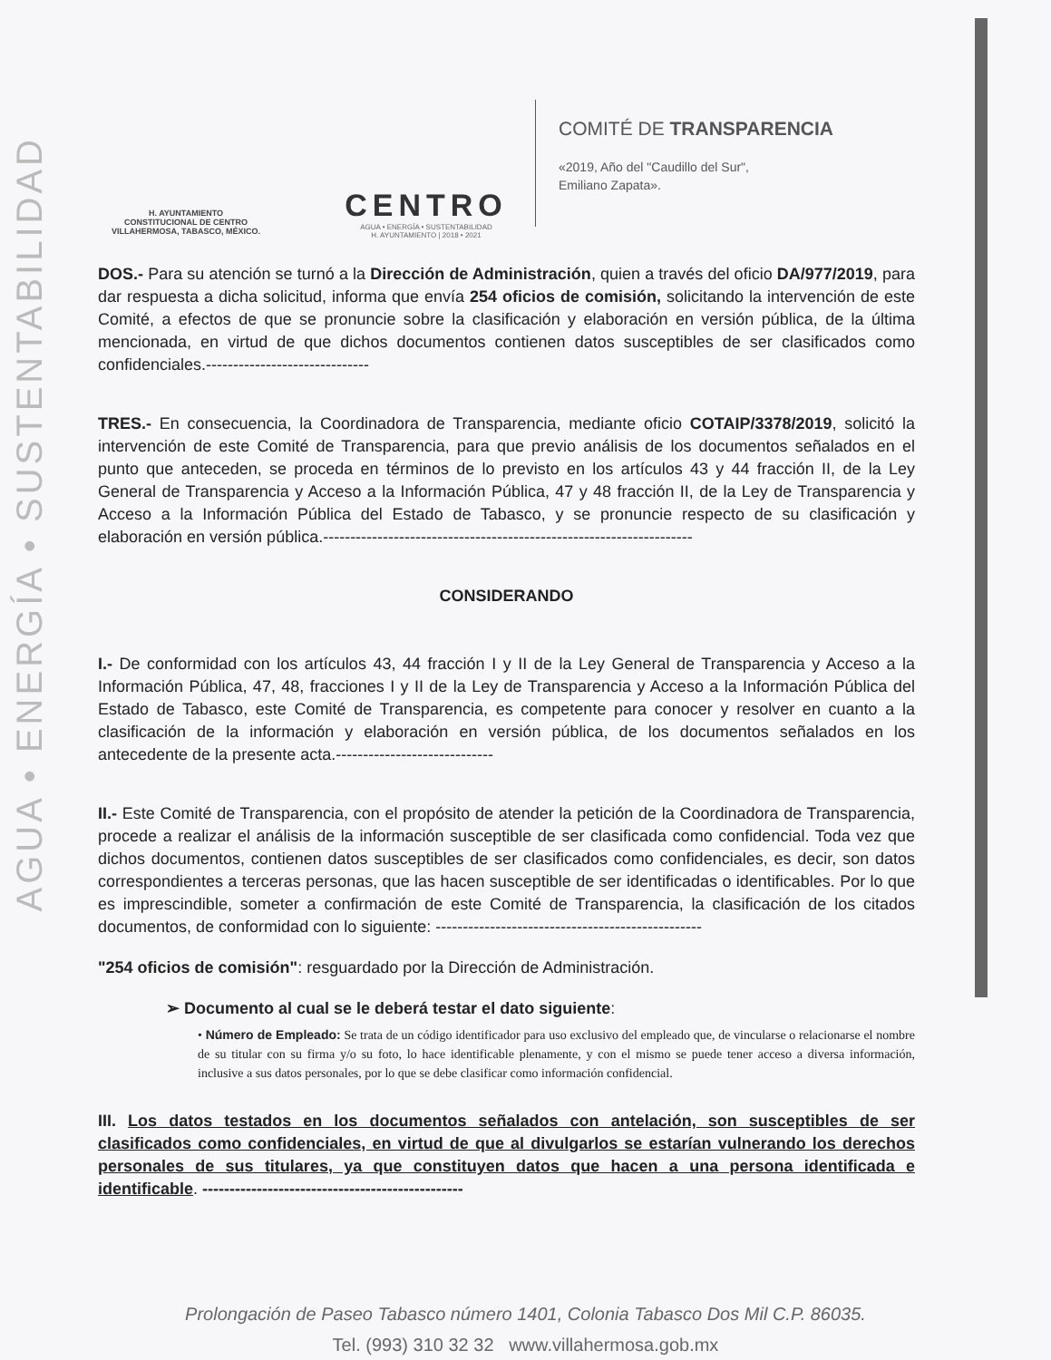AGUA • ENERGÍA • SUSTENTABILIDAD
H. AYUNTAMIENTO
CONSTITUCIONAL DE CENTRO
VILLAHERMOSA, TABASCO, MÉXICO.
CENTRO
AGUA • ENERGÍA • SUSTENTABILIDAD
H. AYUNTAMIENTO | 2018 • 2021
COMITÉ DE TRANSPARENCIA
«2019, Año del "Caudillo del Sur",
Emiliano Zapata».
DOS.- Para su atención se turnó a la Dirección de Administración, quien a través del oficio DA/977/2019, para dar respuesta a dicha solicitud, informa que envía 254 oficios de comisión, solicitando la intervención de este Comité, a efectos de que se pronuncie sobre la clasificación y elaboración en versión pública, de la última mencionada, en virtud de que dichos documentos contienen datos susceptibles de ser clasificados como confidenciales.------------------------------
TRES.- En consecuencia, la Coordinadora de Transparencia, mediante oficio COTAIP/3378/2019, solicitó la intervención de este Comité de Transparencia, para que previo análisis de los documentos señalados en el punto que anteceden, se proceda en términos de lo previsto en los artículos 43 y 44 fracción II, de la Ley General de Transparencia y Acceso a la Información Pública, 47 y 48 fracción II, de la Ley de Transparencia y Acceso a la Información Pública del Estado de Tabasco, y se pronuncie respecto de su clasificación y elaboración en versión pública.--------------------------------------------------------------------
CONSIDERANDO
I.- De conformidad con los artículos 43, 44 fracción I y II de la Ley General de Transparencia y Acceso a la Información Pública, 47, 48, fracciones I y II de la Ley de Transparencia y Acceso a la Información Pública del Estado de Tabasco, este Comité de Transparencia, es competente para conocer y resolver en cuanto a la clasificación de la información y elaboración en versión pública, de los documentos señalados en los antecedente de la presente acta.-----------------------------
II.- Este Comité de Transparencia, con el propósito de atender la petición de la Coordinadora de Transparencia, procede a realizar el análisis de la información susceptible de ser clasificada como confidencial. Toda vez que dichos documentos, contienen datos susceptibles de ser clasificados como confidenciales, es decir, son datos correspondientes a terceras personas, que las hacen susceptible de ser identificadas o identificables. Por lo que es imprescindible, someter a confirmación de este Comité de Transparencia, la clasificación de los citados documentos, de conformidad con lo siguiente: -------------------------------------------------
"254 oficios de comisión": resguardado por la Dirección de Administración.
➢ Documento al cual se le deberá testar el dato siguiente:
• Número de Empleado: Se trata de un código identificador para uso exclusivo del empleado que, de vincularse o relacionarse el nombre de su titular con su firma y/o su foto, lo hace identificable plenamente, y con el mismo se puede tener acceso a diversa información, inclusive a sus datos personales, por lo que se debe clasificar como información confidencial.
III. Los datos testados en los documentos señalados con antelación, son susceptibles de ser clasificados como confidenciales, en virtud de que al divulgarlos se estarían vulnerando los derechos personales de sus titulares, ya que constituyen datos que hacen a una persona identificada e identificable. ------------------------------------------------
Prolongación de Paseo Tabasco número 1401, Colonia Tabasco Dos Mil C.P. 86035.
Tel. (993) 310 32 32 www.villahermosa.gob.mx